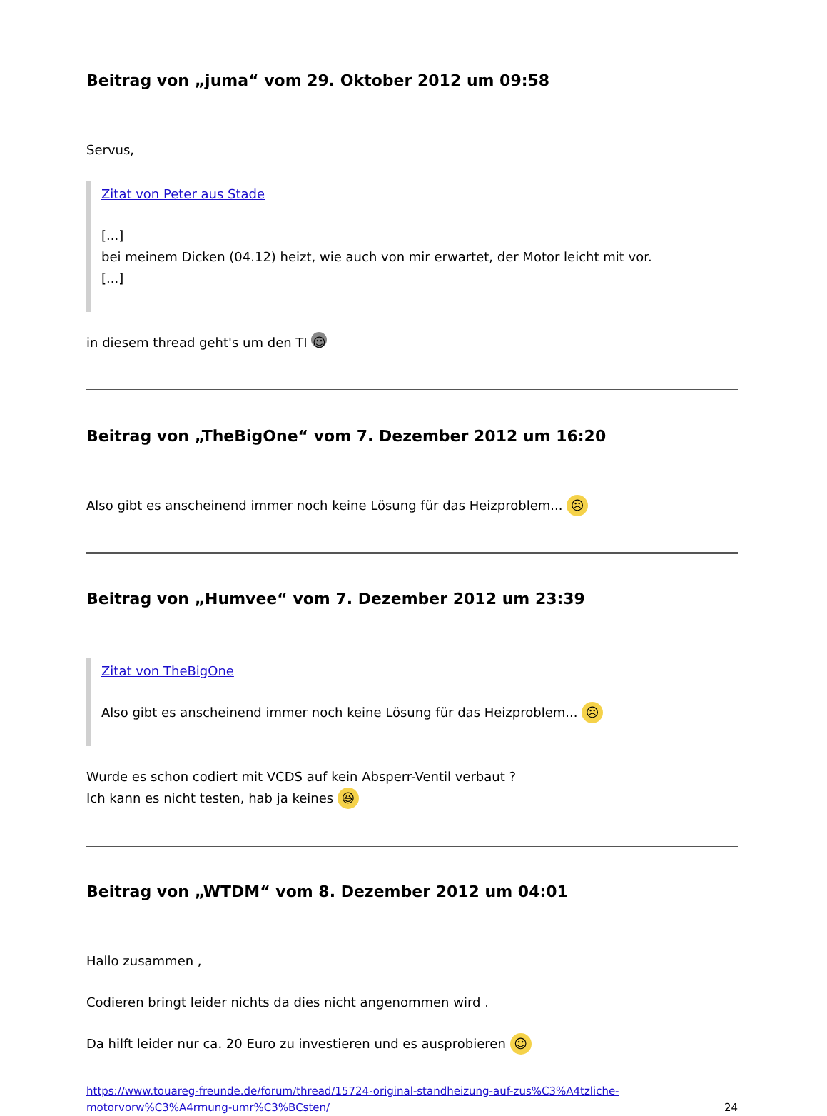Beitrag von „juma“ vom 29. Oktober 2012 um 09:58
Servus,
Zitat von Peter aus Stade
[...]
bei meinem Dicken (04.12) heizt, wie auch von mir erwartet, der Motor leicht mit vor.
[...]
in diesem thread geht's um den TI ☺
Beitrag von „TheBigOne“ vom 7. Dezember 2012 um 16:20
Also gibt es anscheinend immer noch keine Lösung für das Heizproblem... ☹
Beitrag von „Humvee“ vom 7. Dezember 2012 um 23:39
Zitat von TheBigOne
Also gibt es anscheinend immer noch keine Lösung für das Heizproblem... ☹
Wurde es schon codiert mit VCDS auf kein Absperr-Ventil verbaut ?
Ich kann es nicht testen, hab ja keines 😆
Beitrag von „WTDM“ vom 8. Dezember 2012 um 04:01
Hallo zusammen ,
Codieren bringt leider nichts da dies nicht angenommen wird .
Da hilft leider nur ca. 20 Euro zu investieren und es ausprobieren ☺
https://www.touareg-freunde.de/forum/thread/15724-original-standheizung-auf-zus%C3%A4tzliche-
motorvorw%C3%A4rmung-umr%C3%BCsten/ 24